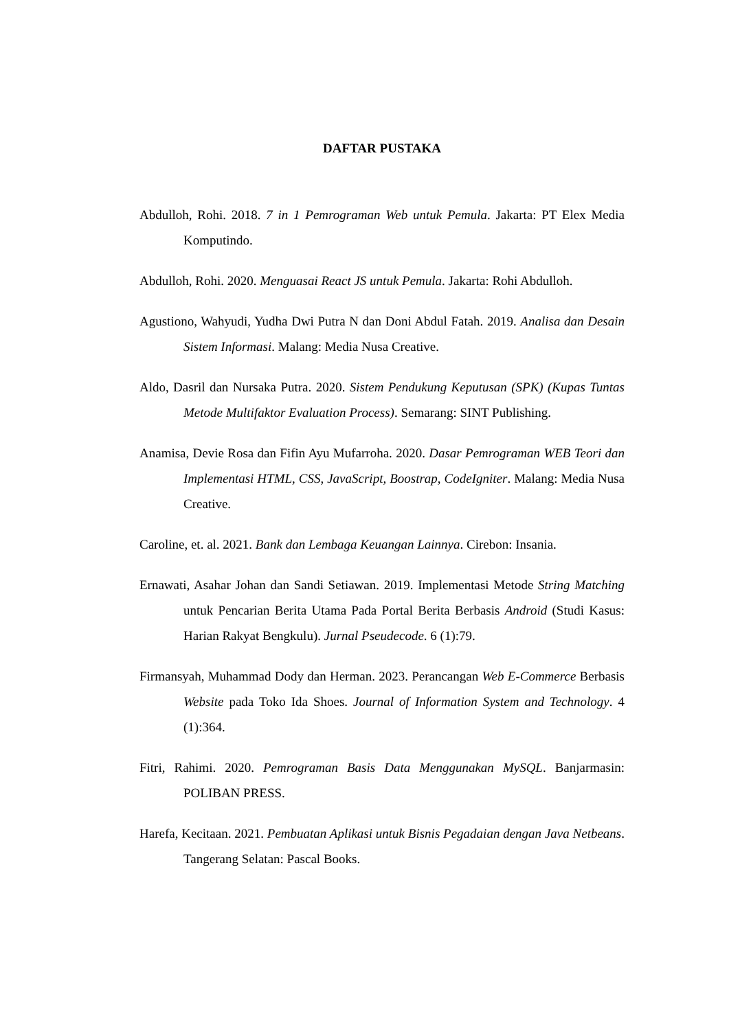DAFTAR PUSTAKA
Abdulloh, Rohi. 2018. 7 in 1 Pemrograman Web untuk Pemula. Jakarta: PT Elex Media Komputindo.
Abdulloh, Rohi. 2020. Menguasai React JS untuk Pemula. Jakarta: Rohi Abdulloh.
Agustiono, Wahyudi, Yudha Dwi Putra N dan Doni Abdul Fatah. 2019. Analisa dan Desain Sistem Informasi. Malang: Media Nusa Creative.
Aldo, Dasril dan Nursaka Putra. 2020. Sistem Pendukung Keputusan (SPK) (Kupas Tuntas Metode Multifaktor Evaluation Process). Semarang: SINT Publishing.
Anamisa, Devie Rosa dan Fifin Ayu Mufarroha. 2020. Dasar Pemrograman WEB Teori dan Implementasi HTML, CSS, JavaScript, Boostrap, CodeIgniter. Malang: Media Nusa Creative.
Caroline, et. al. 2021. Bank dan Lembaga Keuangan Lainnya. Cirebon: Insania.
Ernawati, Asahar Johan dan Sandi Setiawan. 2019. Implementasi Metode String Matching untuk Pencarian Berita Utama Pada Portal Berita Berbasis Android (Studi Kasus: Harian Rakyat Bengkulu). Jurnal Pseudecode. 6 (1):79.
Firmansyah, Muhammad Dody dan Herman. 2023. Perancangan Web E-Commerce Berbasis Website pada Toko Ida Shoes. Journal of Information System and Technology. 4 (1):364.
Fitri, Rahimi. 2020. Pemrograman Basis Data Menggunakan MySQL. Banjarmasin: POLIBAN PRESS.
Harefa, Kecitaan. 2021. Pembuatan Aplikasi untuk Bisnis Pegadaian dengan Java Netbeans. Tangerang Selatan: Pascal Books.